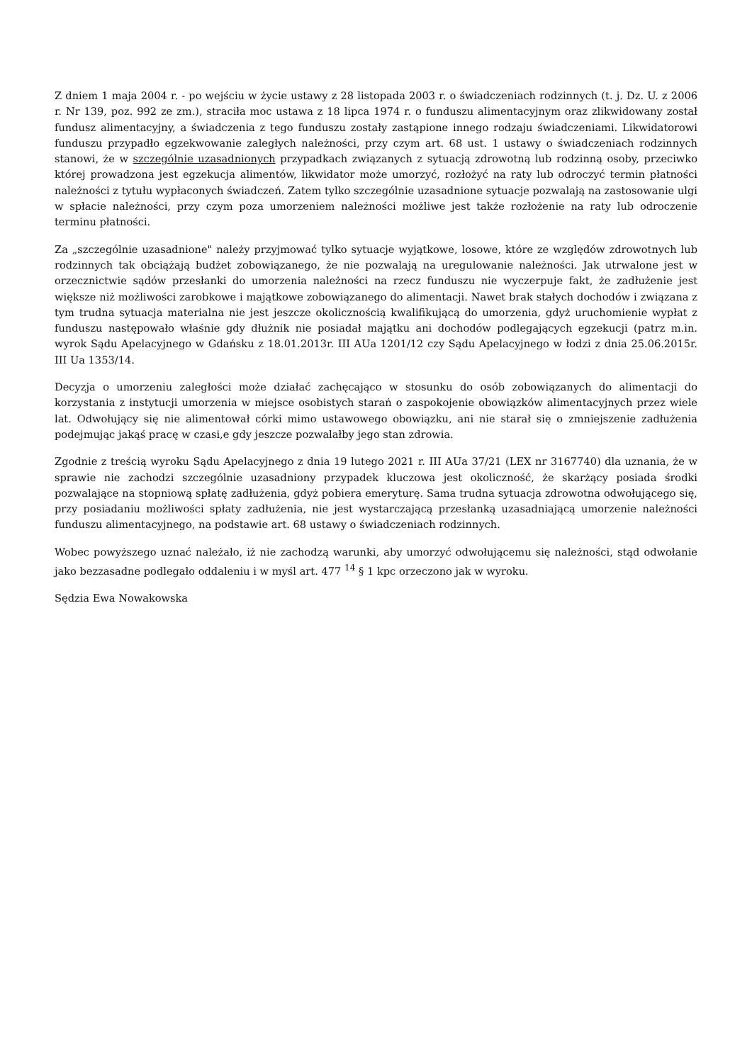Z dniem 1 maja 2004 r. - po wejściu w życie ustawy z 28 listopada 2003 r. o świadczeniach rodzinnych (t. j. Dz. U. z 2006 r. Nr 139, poz. 992 ze zm.), straciła moc ustawa z 18 lipca 1974 r. o funduszu alimentacyjnym oraz zlikwidowany został fundusz alimentacyjny, a świadczenia z tego funduszu zostały zastąpione innego rodzaju świadczeniami. Likwidatorowi funduszu przypadło egzekwowanie zaległych należności, przy czym art. 68 ust. 1 ustawy o świadczeniach rodzinnych stanowi, że w szczególnie uzasadnionych przypadkach związanych z sytuacją zdrowotną lub rodzinną osoby, przeciwko której prowadzona jest egzekucja alimentów, likwidator może umorzyć, rozłożyć na raty lub odroczyć termin płatności należności z tytułu wypłaconych świadczeń. Zatem tylko szczególnie uzasadnione sytuacje pozwalają na zastosowanie ulgi w spłacie należności, przy czym poza umorzeniem należności możliwe jest także rozłożenie na raty lub odroczenie terminu płatności.
Za „szczególnie uzasadnione" należy przyjmować tylko sytuacje wyjątkowe, losowe, które ze względów zdrowotnych lub rodzinnych tak obciążają budżet zobowiązanego, że nie pozwalają na uregulowanie należności. Jak utrwalone jest w orzecznictwie sądów przesłanki do umorzenia należności na rzecz funduszu nie wyczerpuje fakt, że zadłużenie jest większe niż możliwości zarobkowe i majątkowe zobowiązanego do alimentacji. Nawet brak stałych dochodów i związana z tym trudna sytuacja materialna nie jest jeszcze okolicznością kwalifikującą do umorzenia, gdyż uruchomienie wypłat z funduszu następowało właśnie gdy dłużnik nie posiadał majątku ani dochodów podlegających egzekucji (patrz m.in. wyrok Sądu Apelacyjnego w Gdańsku z 18.01.2013r. III AUa 1201/12 czy Sądu Apelacyjnego w łodzi z dnia 25.06.2015r. III Ua 1353/14.
Decyzja o umorzeniu zaległości może działać zachęcająco w stosunku do osób zobowiązanych do alimentacji do korzystania z instytucji umorzenia w miejsce osobistych starań o zaspokojenie obowiązków alimentacyjnych przez wiele lat. Odwołujący się nie alimentował córki mimo ustawowego obowiązku, ani nie starał się o zmniejszenie zadłużenia podejmując jakąś pracę w czasi,e gdy jeszcze pozwalałby jego stan zdrowia.
Zgodnie z treścią wyroku Sądu Apelacyjnego z dnia 19 lutego 2021 r. III AUa 37/21 (LEX nr 3167740) dla uznania, że w sprawie nie zachodzi szczególnie uzasadniony przypadek kluczowa jest okoliczność, że skarżący posiada środki pozwalające na stopniową spłatę zadłużenia, gdyż pobiera emeryturę. Sama trudna sytuacja zdrowotna odwołującego się, przy posiadaniu możliwości spłaty zadłużenia, nie jest wystarczającą przesłanką uzasadniającą umorzenie należności funduszu alimentacyjnego, na podstawie art. 68 ustawy o świadczeniach rodzinnych.
Wobec powyższego uznać należało, iż nie zachodzą warunki, aby umorzyć odwołującemu się należności, stąd odwołanie jako bezzasadne podlegało oddaleniu i w myśl art. 477 <sup>14</sup> § 1 kpc orzeczono jak w wyroku.
Sędzia Ewa Nowakowska